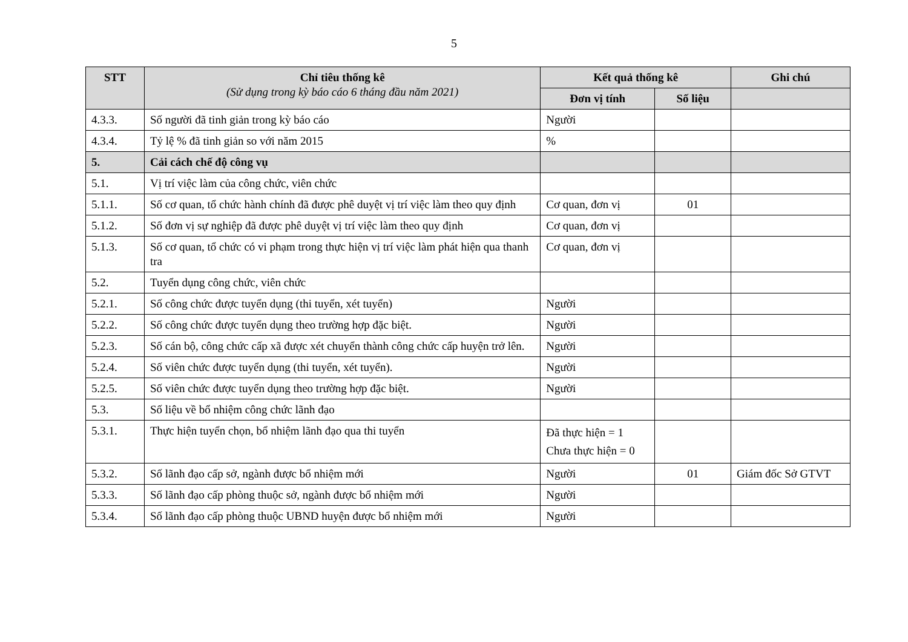5
| STT | Chỉ tiêu thống kê (Sử dụng trong kỳ báo cáo 6 tháng đầu năm 2021) | Kết quả thống kê | | Ghi chú |
| --- | --- | --- | --- | --- |
| | | Đơn vị tính | Số liệu | |
| 4.3.3. | Số người đã tinh giản trong kỳ báo cáo | Người | | |
| 4.3.4. | Tỷ lệ % đã tinh giản so với năm 2015 | % | | |
| 5. | Cải cách chế độ công vụ | | | |
| 5.1. | Vị trí việc làm của công chức, viên chức | | | |
| 5.1.1. | Số cơ quan, tổ chức hành chính đã được phê duyệt vị trí việc làm theo quy định | Cơ quan, đơn vị | 01 | |
| 5.1.2. | Số đơn vị sự nghiệp đã được phê duyệt vị trí việc làm theo quy định | Cơ quan, đơn vị | | |
| 5.1.3. | Số cơ quan, tổ chức có vi phạm trong thực hiện vị trí việc làm phát hiện qua thanh tra | Cơ quan, đơn vị | | |
| 5.2. | Tuyển dụng công chức, viên chức | | | |
| 5.2.1. | Số công chức được tuyển dụng (thi tuyển, xét tuyển) | Người | | |
| 5.2.2. | Số công chức được tuyển dụng theo trường hợp đặc biệt. | Người | | |
| 5.2.3. | Số cán bộ, công chức cấp xã được xét chuyển thành công chức cấp huyện trở lên. | Người | | |
| 5.2.4. | Số viên chức được tuyển dụng (thi tuyển, xét tuyển). | Người | | |
| 5.2.5. | Số viên chức được tuyển dụng theo trường hợp đặc biệt. | Người | | |
| 5.3. | Số liệu về bổ nhiệm công chức lãnh đạo | | | |
| 5.3.1. | Thực hiện tuyển chọn, bổ nhiệm lãnh đạo qua thi tuyển | Đã thực hiện = 1 Chưa thực hiện = 0 | | |
| 5.3.2. | Số lãnh đạo cấp sở, ngành được bổ nhiệm mới | Người | 01 | Giám đốc Sở GTVT |
| 5.3.3. | Số lãnh đạo cấp phòng thuộc sở, ngành được bổ nhiệm mới | Người | | |
| 5.3.4. | Số lãnh đạo cấp phòng thuộc UBND huyện được bổ nhiệm mới | Người | | |